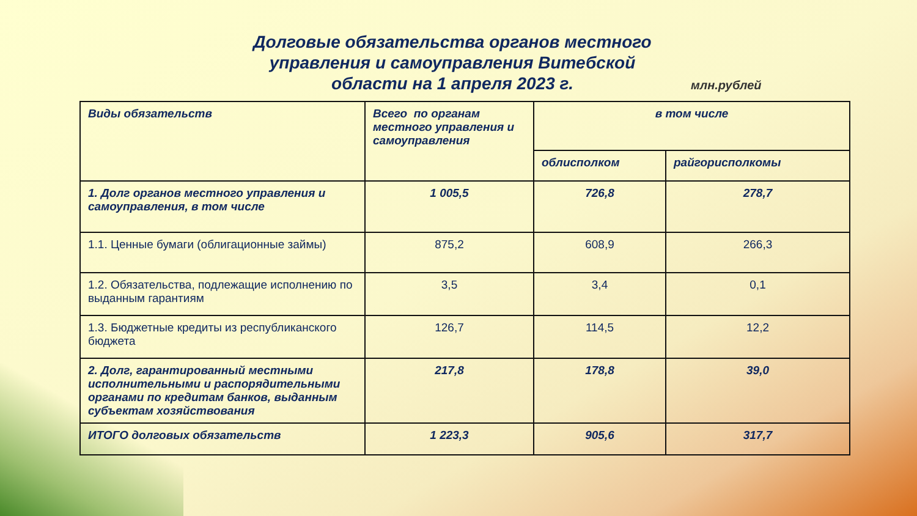Долговые обязательства органов местного
управления и самоуправления Витебской
области на 1 апреля 2023 г.
млн.рублей
| Виды обязательств | Всего по органам местного управления и самоуправления | в том числе | |
| --- | --- | --- | --- |
| | | облисполком | райгорисполкомы |
| 1. Долг органов местного управления и самоуправления, в том числе | 1 005,5 | 726,8 | 278,7 |
| 1.1. Ценные бумаги (облигационные займы) | 875,2 | 608,9 | 266,3 |
| 1.2. Обязательства, подлежащие исполнению по выданным гарантиям | 3,5 | 3,4 | 0,1 |
| 1.3. Бюджетные кредиты из республиканского бюджета | 126,7 | 114,5 | 12,2 |
| 2. Долг, гарантированный местными исполнительными и распорядительными органами по кредитам банков, выданным субъектам хозяйствования | 217,8 | 178,8 | 39,0 |
| ИТОГО долговых обязательств | 1 223,3 | 905,6 | 317,7 |